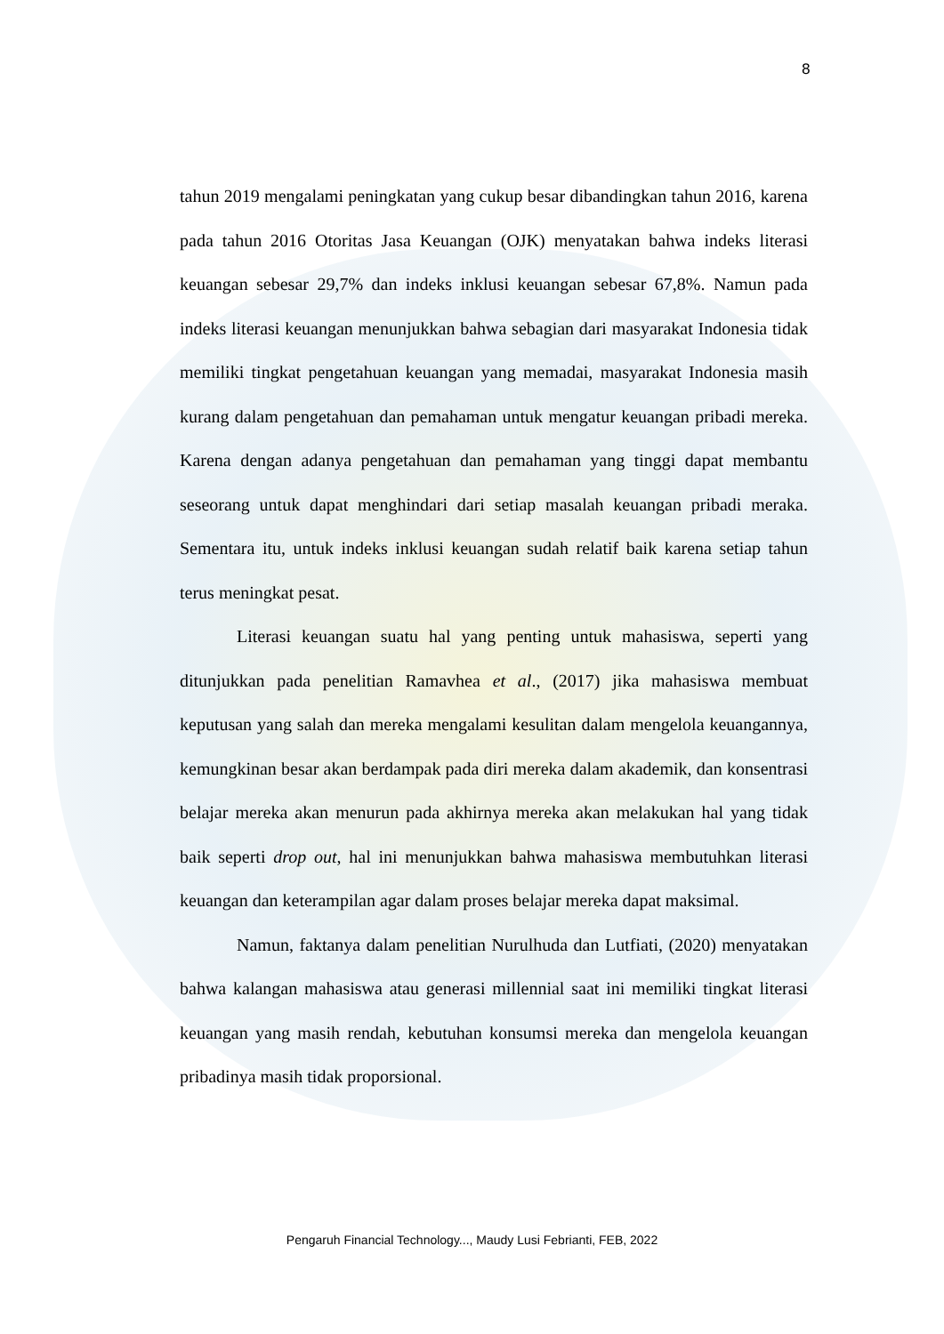8
tahun 2019 mengalami peningkatan yang cukup besar dibandingkan tahun 2016, karena pada tahun 2016 Otoritas Jasa Keuangan (OJK) menyatakan bahwa indeks literasi keuangan sebesar 29,7% dan indeks inklusi keuangan sebesar 67,8%. Namun pada indeks literasi keuangan menunjukkan bahwa sebagian dari masyarakat Indonesia tidak memiliki tingkat pengetahuan keuangan yang memadai, masyarakat Indonesia masih kurang dalam pengetahuan dan pemahaman untuk mengatur keuangan pribadi mereka. Karena dengan adanya pengetahuan dan pemahaman yang tinggi dapat membantu seseorang untuk dapat menghindari dari setiap masalah keuangan pribadi meraka. Sementara itu, untuk indeks inklusi keuangan sudah relatif baik karena setiap tahun terus meningkat pesat.
Literasi keuangan suatu hal yang penting untuk mahasiswa, seperti yang ditunjukkan pada penelitian Ramavhea et al., (2017) jika mahasiswa membuat keputusan yang salah dan mereka mengalami kesulitan dalam mengelola keuangannya, kemungkinan besar akan berdampak pada diri mereka dalam akademik, dan konsentrasi belajar mereka akan menurun pada akhirnya mereka akan melakukan hal yang tidak baik seperti drop out, hal ini menunjukkan bahwa mahasiswa membutuhkan literasi keuangan dan keterampilan agar dalam proses belajar mereka dapat maksimal.
Namun, faktanya dalam penelitian Nurulhuda dan Lutfiati, (2020) menyatakan bahwa kalangan mahasiswa atau generasi millennial saat ini memiliki tingkat literasi keuangan yang masih rendah, kebutuhan konsumsi mereka dan mengelola keuangan pribadinya masih tidak proporsional.
Pengaruh Financial Technology..., Maudy Lusi Febrianti, FEB, 2022